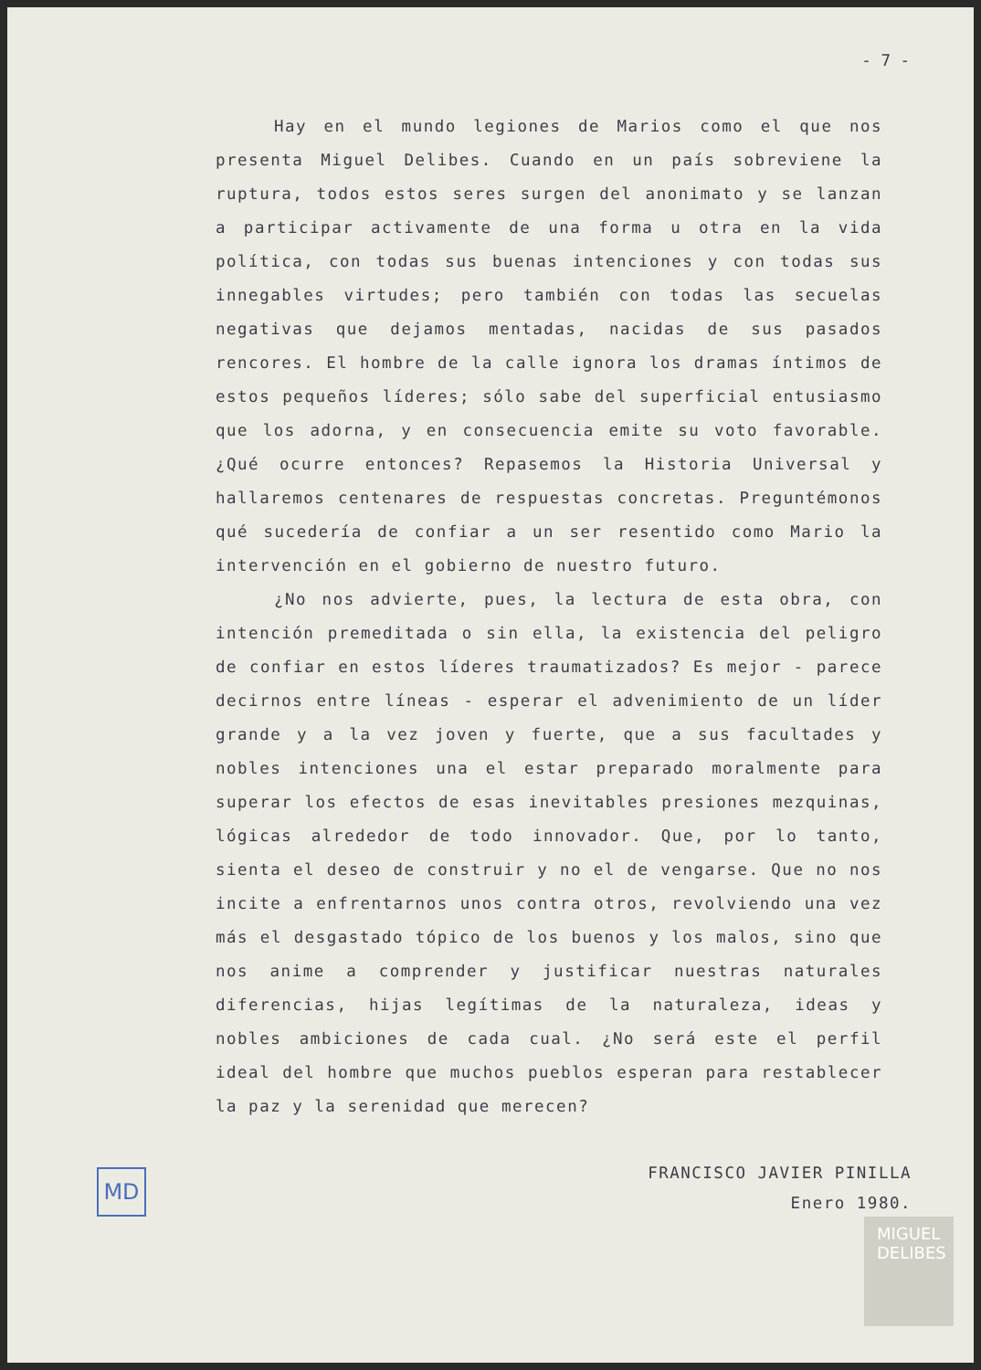- 7 -
Hay en el mundo legiones de Marios como el que nos presenta Miguel Delibes. Cuando en un país sobreviene la ruptura, todos estos seres surgen del anonimato y se lanzan a participar activamente de una forma u otra en la vida política, con todas sus buenas intenciones y con todas sus innegables virtudes; pero también con todas las secuelas negativas que dejamos mentadas, nacidas de sus pasados rencores. El hombre de la calle ignora los dramas íntimos de estos pequeños líderes; sólo sabe del superficial entusiasmo que los adorna, y en consecuencia emite su voto favorable. ¿Qué ocurre entonces? Repasemos la Historia Universal y hallaremos centenares de respuestas concretas. Preguntémonos qué sucedería de confiar a un ser resentido como Mario la intervención en el gobierno de nuestro futuro.
¿No nos advierte, pues, la lectura de esta obra, con intención premeditada o sin ella, la existencia del peligro de confiar en estos líderes traumatizados? Es mejor - parece decirnos entre líneas - esperar el advenimiento de un líder grande y a la vez joven y fuerte, que a sus facultades y nobles intenciones una el estar preparado moralmente para superar los efectos de esas inevitables presiones mezquinas, lógicas alrededor de todo innovador. Que, por lo tanto, sienta el deseo de construir y no el de vengarse. Que no nos incite a enfrentarnos unos contra otros, revolviendo una vez más el desgastado tópico de los buenos y los malos, sino que nos anime a comprender y justificar nuestras naturales diferencias, hijas legítimas de la naturaleza, ideas y nobles ambiciones de cada cual. ¿No será este el perfil ideal del hombre que muchos pueblos esperan para restablecer la paz y la serenidad que merecen?
MD
FRANCISCO JAVIER PINILLA
Enero 1980.
MIGUEL
DELIBES